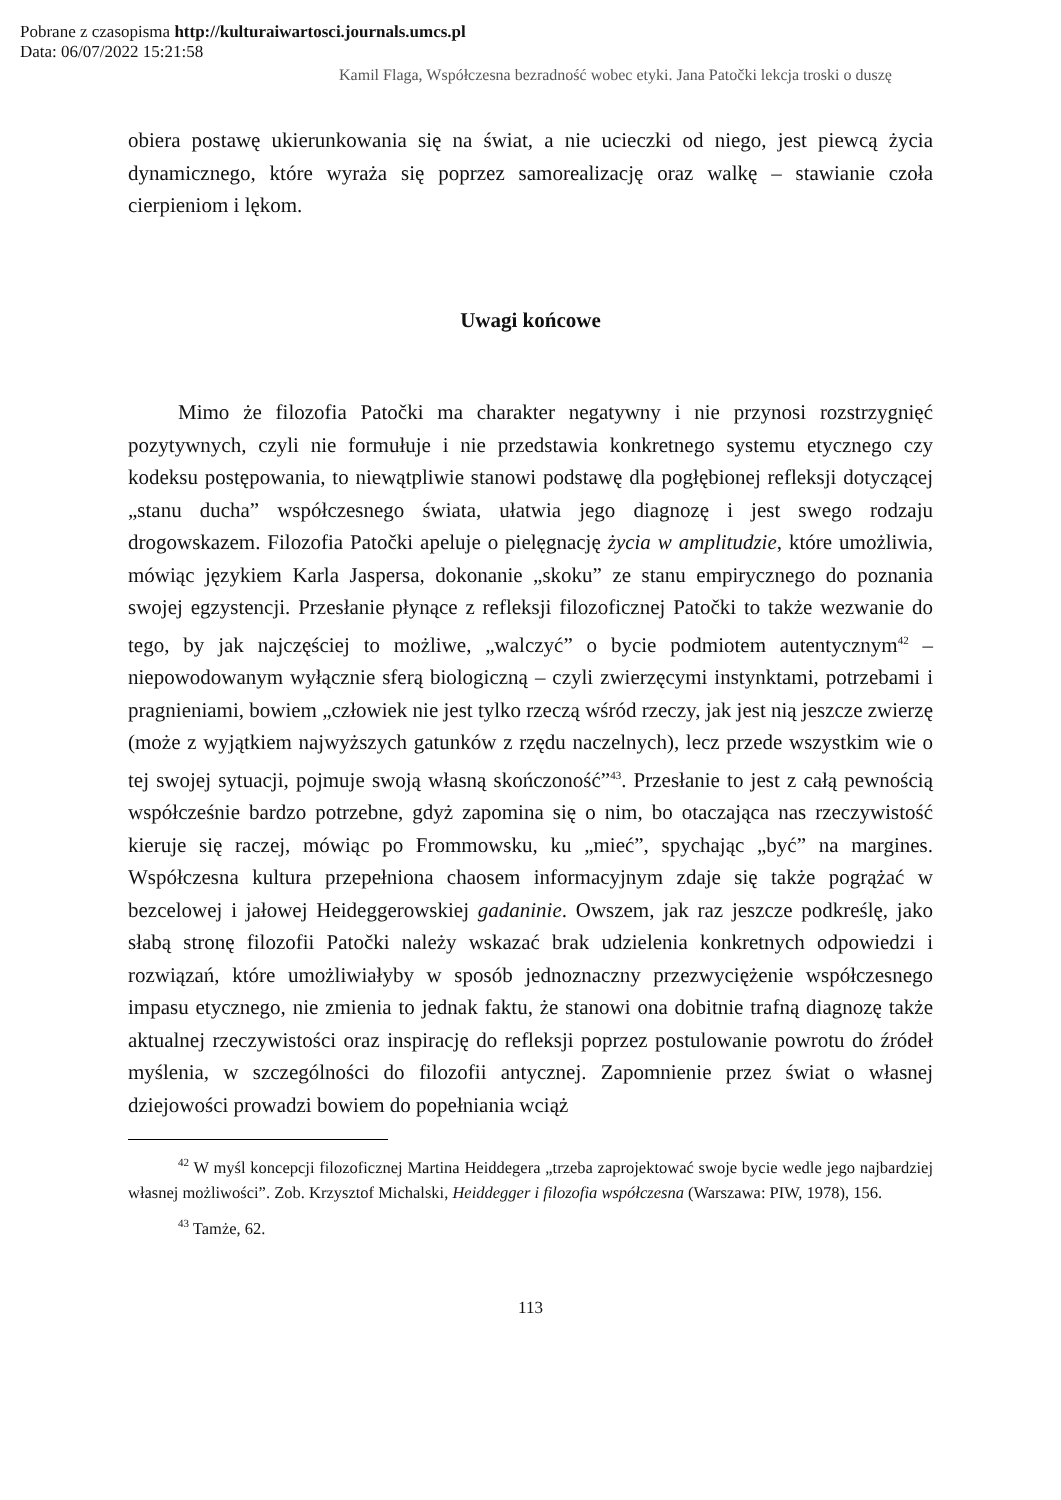Pobrane z czasopisma http://kulturaiwartosci.journals.umcs.pl
Data: 06/07/2022 15:21:58
Kamil Flaga, Współczesna bezradność wobec etyki. Jana Patočki lekcja troski o duszę
obiera postawę ukierunkowania się na świat, a nie ucieczki od niego, jest piewcą życia dynamicznego, które wyraża się poprzez samorealizację oraz walkę – stawianie czoła cierpieniom i lękom.
Uwagi końcowe
Mimo że filozofia Patočki ma charakter negatywny i nie przynosi rozstrzygnięć pozytywnych, czyli nie formułuje i nie przedstawia konkretnego systemu etycznego czy kodeksu postępowania, to niewątpliwie stanowi podstawę dla pogłębionej refleksji dotyczącej „stanu ducha” współczesnego świata, ułatwia jego diagnozę i jest swego rodzaju drogowskazem. Filozofia Patočki apeluje o pielęgnację życia w amplitudzie, które umożliwia, mówiąc językiem Karla Jaspersa, dokonanie „skoku” ze stanu empirycznego do poznania swojej egzystencji. Przesłanie płynące z refleksji filozoficznej Patočki to także wezwanie do tego, by jak najczęściej to możliwe, „walczyć” o bycie podmiotem autentycznym<sup>42</sup> – niepowodowanym wyłącznie sferą biologiczną – czyli zwierzęcymi instynktami, potrzebami i pragnieniami, bowiem „człowiek nie jest tylko rzeczą wśród rzeczy, jak jest nią jeszcze zwierzę (może z wyjątkiem najwyższych gatunków z rzędu naczelnych), lecz przede wszystkim wie o tej swojej sytuacji, pojmuje swoją własną skończoność”<sup>43</sup>. Przesłanie to jest z całą pewnością współcześnie bardzo potrzebne, gdyż zapomina się o nim, bo otaczająca nas rzeczywistość kieruje się raczej, mówiąc po Frommowsku, ku „mieć”, spychając „być” na margines. Współczesna kultura przepełniona chaosem informacyjnym zdaje się także pogrążać w bezcelowej i jałowej Heideggerowskiej gadaninie. Owszem, jak raz jeszcze podkreślę, jako słabą stronę filozofii Patočki należy wskazać brak udzielenia konkretnych odpowiedzi i rozwiązań, które umożliwiałyby w sposób jednoznaczny przezwyciężenie współczesnego impasu etycznego, nie zmienia to jednak faktu, że stanowi ona dobitnie trafną diagnozę także aktualnej rzeczywistości oraz inspirację do refleksji poprzez postulowanie powrotu do źródeł myślenia, w szczególności do filozofii antycznej. Zapomnienie przez świat o własnej dziejowości prowadzi bowiem do popełniania wciąż
<sup>42</sup> W myśl koncepcji filozoficznej Martina Heiddegera „trzeba zaprojektować swoje bycie wedle jego najbardziej własnej możliwości”. Zob. Krzysztof Michalski, Heiddegger i filozofia współczesna (Warszawa: PIW, 1978), 156.
<sup>43</sup> Tamże, 62.
113